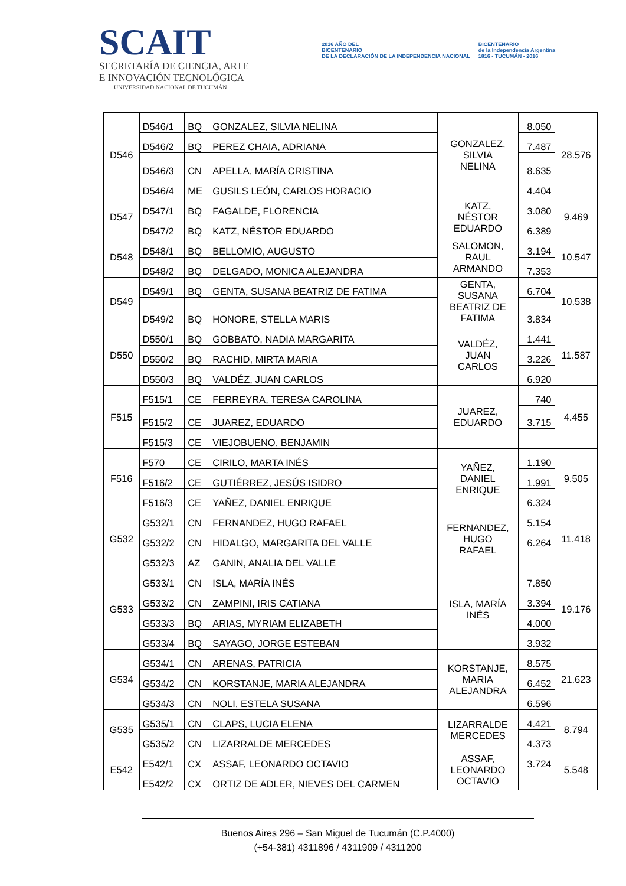SCAIT
SECRETARÍA DE CIENCIA, ARTE
E INNOVACIÓN TECNOLÓGICA
UNIVERSIDAD NACIONAL DE TUCUMÁN
2016 AÑO DEL
BICENTENARIO
DE LA DECLARACIÓN DE LA INDEPENDENCIA NACIONAL
BICENTENARIO
de la Independencia Argentina
1816 - TUCUMÁN - 2016
| D546 | D546/1 | BQ | GONZALEZ, SILVIA NELINA | GONZALEZ, SILVIA NELINA | 8.050 | 28.576 |
| | D546/2 | BQ | PEREZ CHAIA, ADRIANA | | 7.487 | |
| | D546/3 | CN | APELLA, MARÍA CRISTINA | | 8.635 | |
| | D546/4 | ME | GUSILS LEÓN, CARLOS HORACIO | | 4.404 | |
| D547 | D547/1 | BQ | FAGALDE, FLORENCIA | KATZ, NÉSTOR EDUARDO | 3.080 | 9.469 |
| | D547/2 | BQ | KATZ, NÉSTOR EDUARDO | | 6.389 | |
| D548 | D548/1 | BQ | BELLOMIO, AUGUSTO | SALOMON, RAUL ARMANDO | 3.194 | 10.547 |
| | D548/2 | BQ | DELGADO, MONICA ALEJANDRA | | 7.353 | |
| D549 | D549/1 | BQ | GENTA, SUSANA BEATRIZ DE FATIMA | GENTA, SUSANA BEATRIZ DE FATIMA | 6.704 | 10.538 |
| | D549/2 | BQ | HONORE, STELLA MARIS | | 3.834 | |
| D550 | D550/1 | BQ | GOBBATO, NADIA MARGARITA | VALDÉZ, JUAN CARLOS | 1.441 | 11.587 |
| | D550/2 | BQ | RACHID, MIRTA MARIA | | 3.226 | |
| | D550/3 | BQ | VALDÉZ, JUAN CARLOS | | 6.920 | |
| F515 | F515/1 | CE | FERREYRA, TERESA CAROLINA | JUAREZ, EDUARDO | 740 | 4.455 |
| | F515/2 | CE | JUAREZ, EDUARDO | | 3.715 | |
| | F515/3 | CE | VIEJOBUENO, BENJAMIN | | | |
| F516 | F570 | CE | CIRILO, MARTA INÉS | YAÑEZ, DANIEL ENRIQUE | 1.190 | 9.505 |
| | F516/2 | CE | GUTIÉRREZ, JESÚS ISIDRO | | 1.991 | |
| | F516/3 | CE | YAÑEZ, DANIEL ENRIQUE | | 6.324 | |
| G532 | G532/1 | CN | FERNANDEZ, HUGO RAFAEL | FERNANDEZ, HUGO RAFAEL | 5.154 | 11.418 |
| | G532/2 | CN | HIDALGO, MARGARITA DEL VALLE | | 6.264 | |
| | G532/3 | AZ | GANIN, ANALIA DEL VALLE | | | |
| G533 | G533/1 | CN | ISLA, MARÍA INÉS | ISLA, MARÍA INÉS | 7.850 | 19.176 |
| | G533/2 | CN | ZAMPINI, IRIS CATIANA | | 3.394 | |
| | G533/3 | BQ | ARIAS, MYRIAM ELIZABETH | | 4.000 | |
| | G533/4 | BQ | SAYAGO, JORGE ESTEBAN | | 3.932 | |
| G534 | G534/1 | CN | ARENAS, PATRICIA | KORSTANJE, MARIA ALEJANDRA | 8.575 | 21.623 |
| | G534/2 | CN | KORSTANJE, MARIA ALEJANDRA | | 6.452 | |
| | G534/3 | CN | NOLI, ESTELA SUSANA | | 6.596 | |
| G535 | G535/1 | CN | CLAPS, LUCIA ELENA | LIZARRALDE MERCEDES | 4.421 | 8.794 |
| | G535/2 | CN | LIZARRALDE MERCEDES | | 4.373 | |
| E542 | E542/1 | CX | ASSAF, LEONARDO OCTAVIO | ASSAF, LEONARDO OCTAVIO | 3.724 | 5.548 |
| | E542/2 | CX | ORTIZ DE ADLER, NIEVES DEL CARMEN | | | |
Buenos Aires 296 – San Miguel de Tucumán (C.P.4000)
(+54-381) 4311896 / 4311909 / 4311200